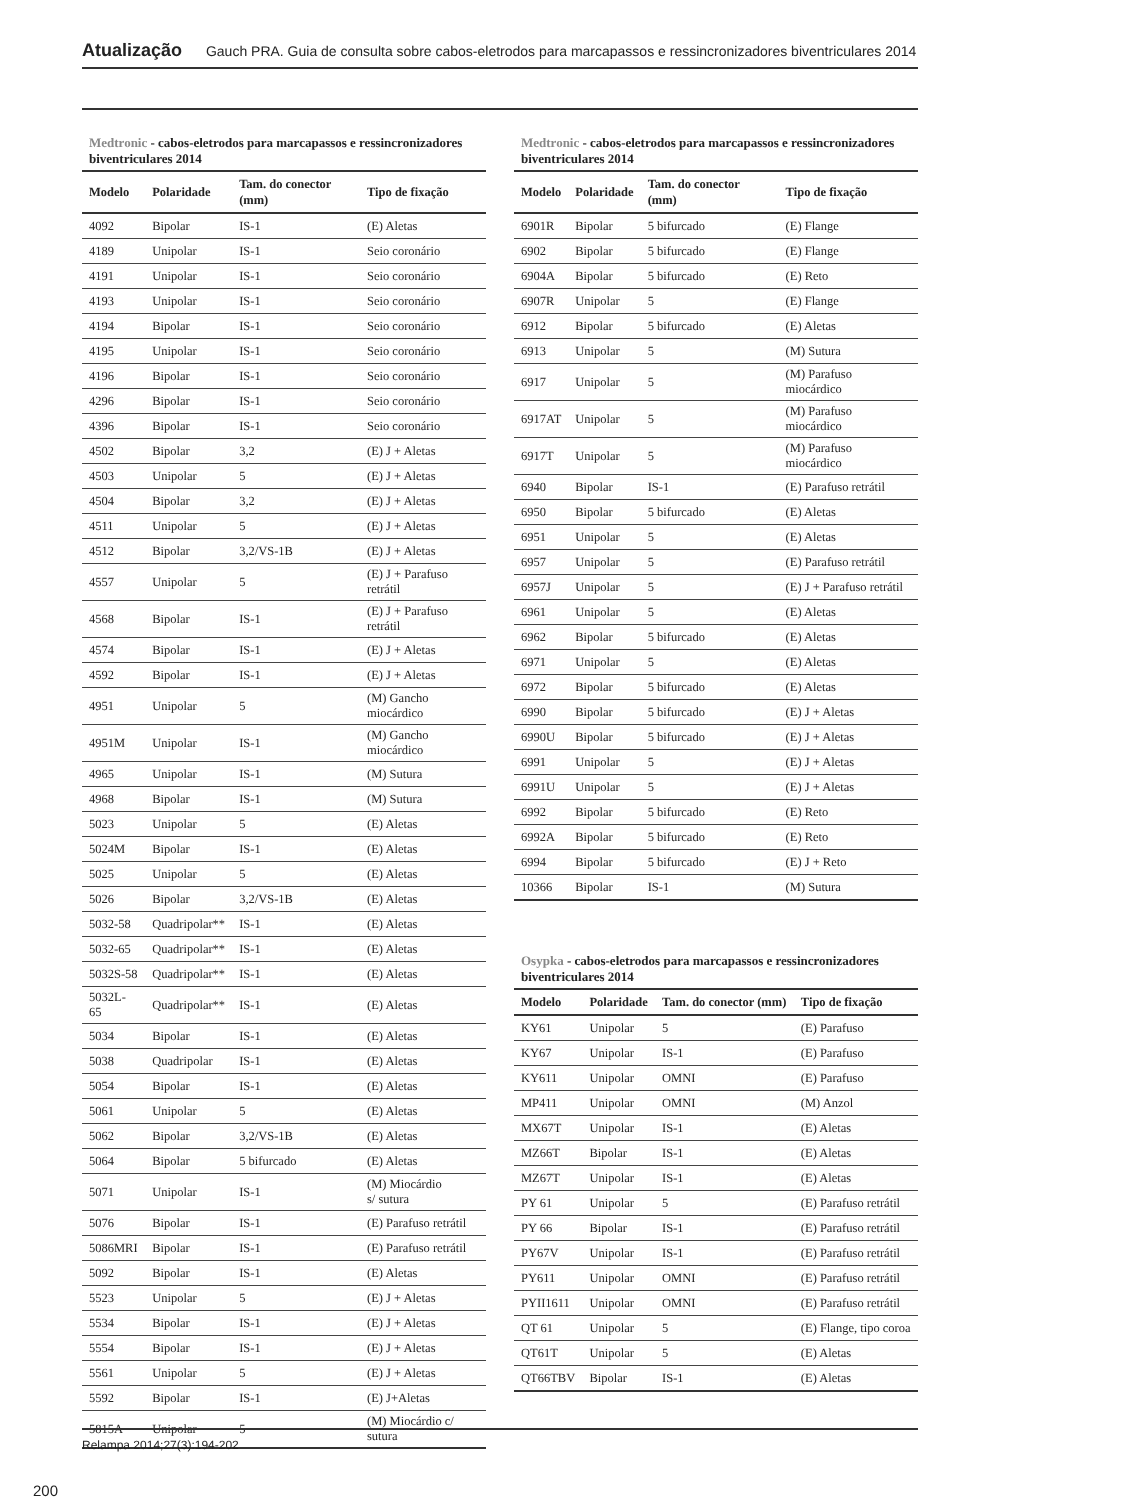Atualização Gauch PRA. Guia de consulta sobre cabos-eletrodos para marcapassos e ressincronizadores biventriculares 2014
Medtronic - cabos-eletrodos para marcapassos e ressincronizadores biventriculares 2014
| Modelo | Polaridade | Tam. do conector (mm) | Tipo de fixação |
| --- | --- | --- | --- |
| 4092 | Bipolar | IS-1 | (E) Aletas |
| 4189 | Unipolar | IS-1 | Seio coronário |
| 4191 | Unipolar | IS-1 | Seio coronário |
| 4193 | Unipolar | IS-1 | Seio coronário |
| 4194 | Bipolar | IS-1 | Seio coronário |
| 4195 | Unipolar | IS-1 | Seio coronário |
| 4196 | Bipolar | IS-1 | Seio coronário |
| 4296 | Bipolar | IS-1 | Seio coronário |
| 4396 | Bipolar | IS-1 | Seio coronário |
| 4502 | Bipolar | 3,2 | (E) J + Aletas |
| 4503 | Unipolar | 5 | (E) J + Aletas |
| 4504 | Bipolar | 3,2 | (E) J + Aletas |
| 4511 | Unipolar | 5 | (E) J + Aletas |
| 4512 | Bipolar | 3,2/VS-1B | (E) J + Aletas |
| 4557 | Unipolar | 5 | (E) J + Parafuso retrátil |
| 4568 | Bipolar | IS-1 | (E) J + Parafuso retrátil |
| 4574 | Bipolar | IS-1 | (E) J + Aletas |
| 4592 | Bipolar | IS-1 | (E) J + Aletas |
| 4951 | Unipolar | 5 | (M) Gancho miocárdico |
| 4951M | Unipolar | IS-1 | (M) Gancho miocárdico |
| 4965 | Unipolar | IS-1 | (M) Sutura |
| 4968 | Bipolar | IS-1 | (M) Sutura |
| 5023 | Unipolar | 5 | (E) Aletas |
| 5024M | Bipolar | IS-1 | (E) Aletas |
| 5025 | Unipolar | 5 | (E) Aletas |
| 5026 | Bipolar | 3,2/VS-1B | (E) Aletas |
| 5032-58 | Quadripolar** | IS-1 | (E) Aletas |
| 5032-65 | Quadripolar** | IS-1 | (E) Aletas |
| 5032S-58 | Quadripolar** | IS-1 | (E) Aletas |
| 5032L-65 | Quadripolar** | IS-1 | (E) Aletas |
| 5034 | Bipolar | IS-1 | (E) Aletas |
| 5038 | Quadripolar | IS-1 | (E) Aletas |
| 5054 | Bipolar | IS-1 | (E) Aletas |
| 5061 | Unipolar | 5 | (E) Aletas |
| 5062 | Bipolar | 3,2/VS-1B | (E) Aletas |
| 5064 | Bipolar | 5 bifurcado | (E) Aletas |
| 5071 | Unipolar | IS-1 | (M) Miocárdio s/ sutura |
| 5076 | Bipolar | IS-1 | (E) Parafuso retrátil |
| 5086MRI | Bipolar | IS-1 | (E) Parafuso retrátil |
| 5092 | Bipolar | IS-1 | (E) Aletas |
| 5523 | Unipolar | 5 | (E) J + Aletas |
| 5534 | Bipolar | IS-1 | (E) J + Aletas |
| 5554 | Bipolar | IS-1 | (E) J + Aletas |
| 5561 | Unipolar | 5 | (E) J + Aletas |
| 5592 | Bipolar | IS-1 | (E) J+Aletas |
| 5815A | Unipolar | 5 | (M) Miocárdio c/ sutura |
Medtronic - cabos-eletrodos para marcapassos e ressincronizadores biventriculares 2014
| Modelo | Polaridade | Tam. do conector (mm) | Tipo de fixação |
| --- | --- | --- | --- |
| 6901R | Bipolar | 5 bifurcado | (E) Flange |
| 6902 | Bipolar | 5 bifurcado | (E) Flange |
| 6904A | Bipolar | 5 bifurcado | (E) Reto |
| 6907R | Unipolar | 5 | (E) Flange |
| 6912 | Bipolar | 5 bifurcado | (E) Aletas |
| 6913 | Unipolar | 5 | (M) Sutura |
| 6917 | Unipolar | 5 | (M) Parafuso miocárdico |
| 6917AT | Unipolar | 5 | (M) Parafuso miocárdico |
| 6917T | Unipolar | 5 | (M) Parafuso miocárdico |
| 6940 | Bipolar | IS-1 | (E) Parafuso retrátil |
| 6950 | Bipolar | 5 bifurcado | (E) Aletas |
| 6951 | Unipolar | 5 | (E) Aletas |
| 6957 | Unipolar | 5 | (E) Parafuso retrátil |
| 6957J | Unipolar | 5 | (E) J + Parafuso retrátil |
| 6961 | Unipolar | 5 | (E) Aletas |
| 6962 | Bipolar | 5 bifurcado | (E) Aletas |
| 6971 | Unipolar | 5 | (E) Aletas |
| 6972 | Bipolar | 5 bifurcado | (E) Aletas |
| 6990 | Bipolar | 5 bifurcado | (E) J + Aletas |
| 6990U | Bipolar | 5 bifurcado | (E) J + Aletas |
| 6991 | Unipolar | 5 | (E) J + Aletas |
| 6991U | Unipolar | 5 | (E) J + Aletas |
| 6992 | Bipolar | 5 bifurcado | (E) Reto |
| 6992A | Bipolar | 5 bifurcado | (E) Reto |
| 6994 | Bipolar | 5 bifurcado | (E) J + Reto |
| 10366 | Bipolar | IS-1 | (M) Sutura |
Osypka - cabos-eletrodos para marcapassos e ressincronizadores biventriculares 2014
| Modelo | Polaridade | Tam. do conector (mm) | Tipo de fixação |
| --- | --- | --- | --- |
| KY61 | Unipolar | 5 | (E) Parafuso |
| KY67 | Unipolar | IS-1 | (E) Parafuso |
| KY611 | Unipolar | OMNI | (E) Parafuso |
| MP411 | Unipolar | OMNI | (M) Anzol |
| MX67T | Unipolar | IS-1 | (E) Aletas |
| MZ66T | Bipolar | IS-1 | (E) Aletas |
| MZ67T | Unipolar | IS-1 | (E) Aletas |
| PY 61 | Unipolar | 5 | (E) Parafuso retrátil |
| PY 66 | Bipolar | IS-1 | (E) Parafuso retrátil |
| PY67V | Unipolar | IS-1 | (E) Parafuso retrátil |
| PY611 | Unipolar | OMNI | (E) Parafuso retrátil |
| PYII1611 | Unipolar | OMNI | (E) Parafuso retrátil |
| QT 61 | Unipolar | 5 | (E) Flange, tipo coroa |
| QT61T | Unipolar | 5 | (E) Aletas |
| QT66TBV | Bipolar | IS-1 | (E) Aletas |
Relampa 2014;27(3):194-202
200